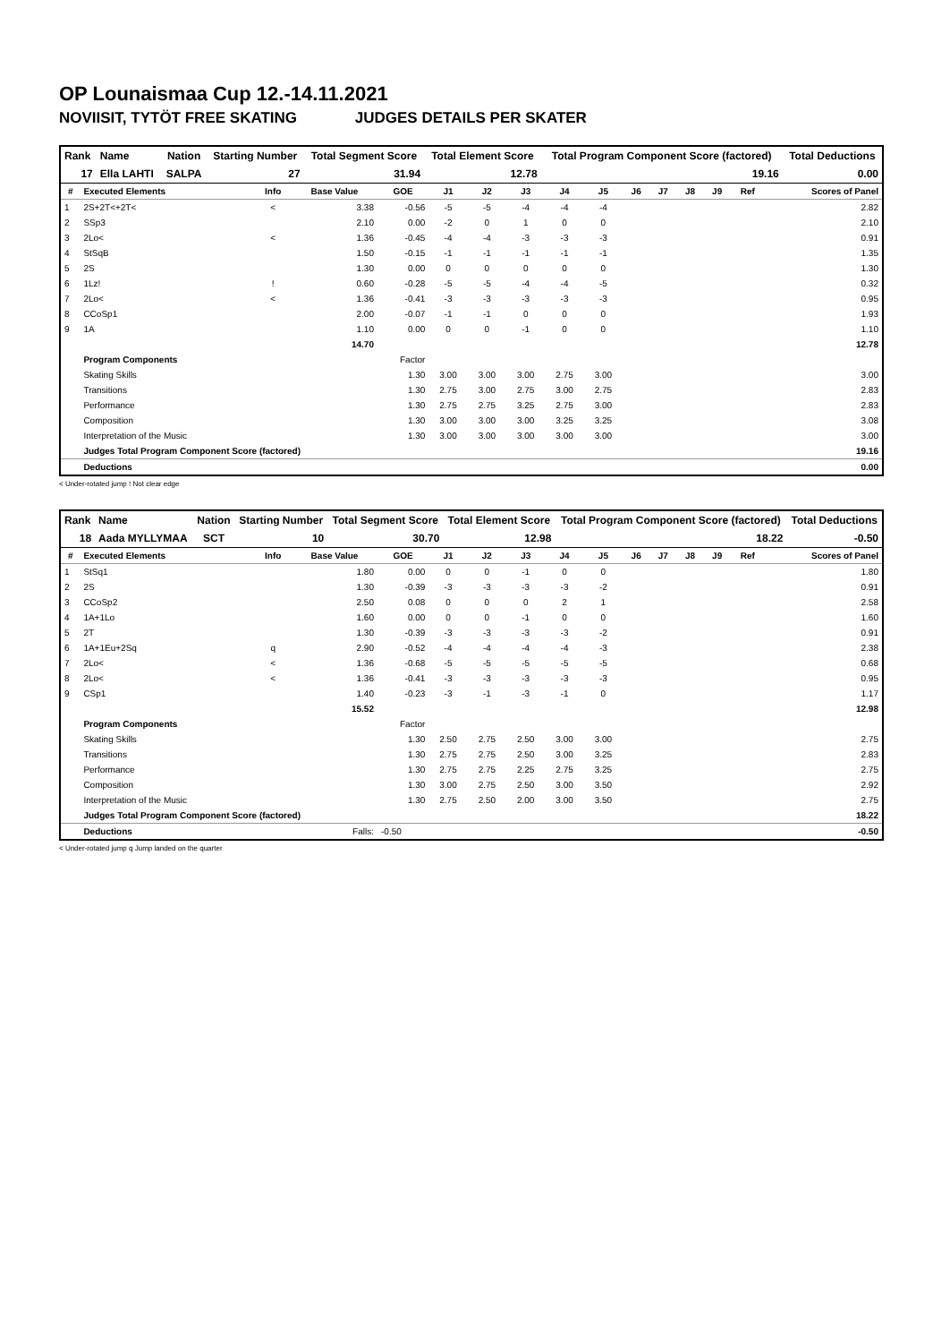OP Lounaismaa Cup 12.-14.11.2021
NOVIISIT, TYTÖT FREE SKATING JUDGES DETAILS PER SKATER
| Rank | Name | Nation | Starting Number | Total Segment Score | Total Element Score | Total Program Component Score (factored) | Total Deductions |
| --- | --- | --- | --- | --- | --- | --- | --- |
| 17 | Ella LAHTI | SALPA | 27 | 31.94 | 12.78 | 19.16 | 0.00 |
| # | Executed Elements | Info | Base Value | GOE | J1 | J2 | J3 | J4 | J5 | J6 | J7 | J8 | J9 | Ref | Scores of Panel |
| --- | --- | --- | --- | --- | --- | --- | --- | --- | --- | --- | --- | --- | --- | --- | --- |
| 1 | 2S+2T<+2T< | < | 3.38 | -0.56 | -5 | -5 | -4 | -4 | -4 | | | | | | 2.82 |
| 2 | SSp3 | | 2.10 | 0.00 | -2 | 0 | 1 | 0 | 0 | | | | | | 2.10 |
| 3 | 2Lo< | < | 1.36 | -0.45 | -4 | -4 | -3 | -3 | -3 | | | | | | 0.91 |
| 4 | StSqB | | 1.50 | -0.15 | -1 | -1 | -1 | -1 | -1 | | | | | | 1.35 |
| 5 | 2S | | 1.30 | 0.00 | 0 | 0 | 0 | 0 | 0 | | | | | | 1.30 |
| 6 | 1Lz! | ! | 0.60 | -0.28 | -5 | -5 | -4 | -4 | -5 | | | | | | 0.32 |
| 7 | 2Lo< | < | 1.36 | -0.41 | -3 | -3 | -3 | -3 | -3 | | | | | | 0.95 |
| 8 | CCoSp1 | | 2.00 | -0.07 | -1 | -1 | 0 | 0 | 0 | | | | | | 1.93 |
| 9 | 1A | | 1.10 | 0.00 | 0 | 0 | -1 | 0 | 0 | | | | | | 1.10 |
| | | | 14.70 | | | | | | | | | | | | 12.78 |
| | Program Components | | | Factor | | | | | | | | | | | |
| | Skating Skills | | | 1.30 | 3.00 | 3.00 | 3.00 | 2.75 | 3.00 | | | | | | 3.00 |
| | Transitions | | | 1.30 | 2.75 | 3.00 | 2.75 | 3.00 | 2.75 | | | | | | 2.83 |
| | Performance | | | 1.30 | 2.75 | 2.75 | 3.25 | 2.75 | 3.00 | | | | | | 2.83 |
| | Composition | | | 1.30 | 3.00 | 3.00 | 3.00 | 3.25 | 3.25 | | | | | | 3.08 |
| | Interpretation of the Music | | | 1.30 | 3.00 | 3.00 | 3.00 | 3.00 | 3.00 | | | | | | 3.00 |
| | Judges Total Program Component Score (factored) | | | | | | | | | | | | | | 19.16 |
| | Deductions | | | | | | | | | | | | | | 0.00 |
< Under-rotated jump ! Not clear edge
| Rank | Name | Nation | Starting Number | Total Segment Score | Total Element Score | Total Program Component Score (factored) | Total Deductions |
| --- | --- | --- | --- | --- | --- | --- | --- |
| 18 | Aada MYLLYMAA | SCT | 10 | 30.70 | 12.98 | 18.22 | -0.50 |
| # | Executed Elements | Info | Base Value | GOE | J1 | J2 | J3 | J4 | J5 | J6 | J7 | J8 | J9 | Ref | Scores of Panel |
| --- | --- | --- | --- | --- | --- | --- | --- | --- | --- | --- | --- | --- | --- | --- | --- |
| 1 | StSq1 | | 1.80 | 0.00 | 0 | 0 | -1 | 0 | 0 | | | | | | 1.80 |
| 2 | 2S | | 1.30 | -0.39 | -3 | -3 | -3 | -3 | -2 | | | | | | 0.91 |
| 3 | CCoSp2 | | 2.50 | 0.08 | 0 | 0 | 0 | 2 | 1 | | | | | | 2.58 |
| 4 | 1A+1Lo | | 1.60 | 0.00 | 0 | 0 | -1 | 0 | 0 | | | | | | 1.60 |
| 5 | 2T | | 1.30 | -0.39 | -3 | -3 | -3 | -3 | -2 | | | | | | 0.91 |
| 6 | 1A+1Eu+2Sq | q | 2.90 | -0.52 | -4 | -4 | -4 | -4 | -3 | | | | | | 2.38 |
| 7 | 2Lo< | < | 1.36 | -0.68 | -5 | -5 | -5 | -5 | -5 | | | | | | 0.68 |
| 8 | 2Lo< | < | 1.36 | -0.41 | -3 | -3 | -3 | -3 | -3 | | | | | | 0.95 |
| 9 | CSp1 | | 1.40 | -0.23 | -3 | -1 | -3 | -1 | 0 | | | | | | 1.17 |
| | | | 15.52 | | | | | | | | | | | | 12.98 |
| | Program Components | | | Factor | | | | | | | | | | | |
| | Skating Skills | | | 1.30 | 2.50 | 2.75 | 2.50 | 3.00 | 3.00 | | | | | | 2.75 |
| | Transitions | | | 1.30 | 2.75 | 2.75 | 2.50 | 3.00 | 3.25 | | | | | | 2.83 |
| | Performance | | | 1.30 | 2.75 | 2.75 | 2.25 | 2.75 | 3.25 | | | | | | 2.75 |
| | Composition | | | 1.30 | 3.00 | 2.75 | 2.50 | 3.00 | 3.50 | | | | | | 2.92 |
| | Interpretation of the Music | | | 1.30 | 2.75 | 2.50 | 2.00 | 3.00 | 3.50 | | | | | | 2.75 |
| | Judges Total Program Component Score (factored) | | | | | | | | | | | | | | 18.22 |
| | Deductions | | Falls: | -0.50 | | | | | | | | | | | -0.50 |
< Under-rotated jump q Jump landed on the quarter